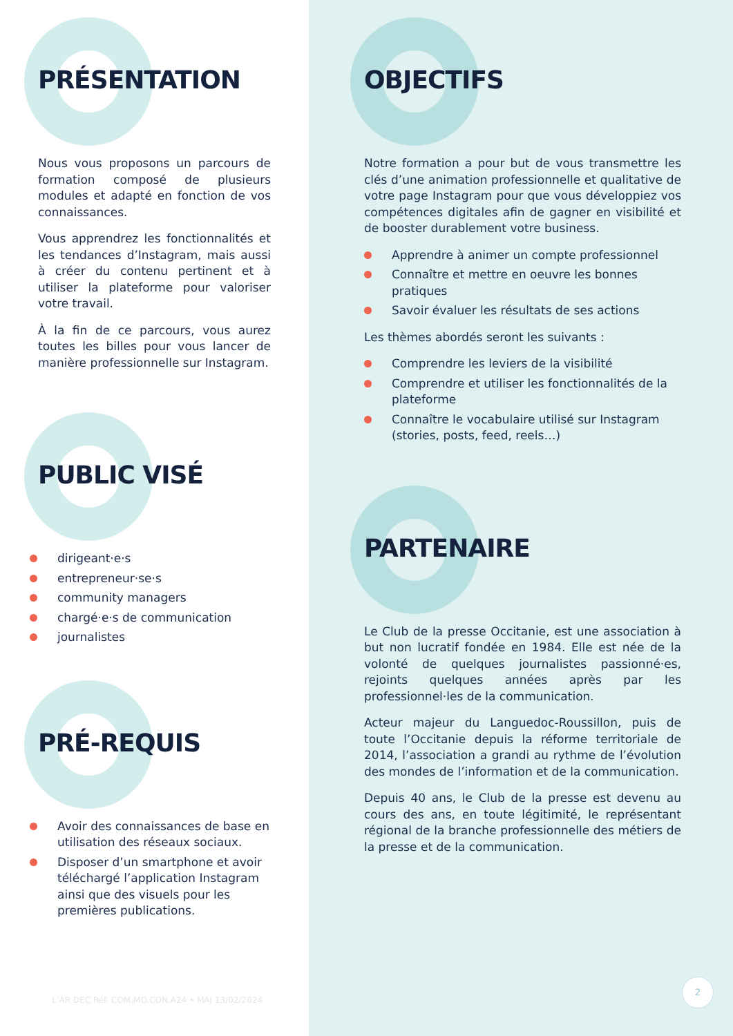PRÉSENTATION
Nous vous proposons un parcours de formation composé de plusieurs modules et adapté en fonction de vos connaissances.
Vous apprendrez les fonctionnalités et les tendances d’Instagram, mais aussi à créer du contenu pertinent et à utiliser la plateforme pour valoriser votre travail.
À la fin de ce parcours, vous aurez toutes les billes pour vous lancer de manière professionnelle sur Instagram.
PUBLIC VISÉ
dirigeant·e·s
entrepreneur·se·s
community managers
chargé·e·s de communication
journalistes
PRÉ-REQUIS
Avoir des connaissances de base en utilisation des réseaux sociaux.
Disposer d’un smartphone et avoir téléchargé l’application Instagram ainsi que des visuels pour les premières publications.
L’AR DEC Réf. COM.MO.CON.A24 • MAJ 13/02/2024
OBJECTIFS
Notre formation a pour but de vous transmettre les clés d’une animation professionnelle et qualitative de votre page Instagram pour que vous développiez vos compétences digitales afin de gagner en visibilité et de booster durablement votre business.
Apprendre à animer un compte professionnel
Connaître et mettre en oeuvre les bonnes pratiques
Savoir évaluer les résultats de ses actions
Les thèmes abordés seront les suivants :
Comprendre les leviers de la visibilité
Comprendre et utiliser les fonctionnalités de la plateforme
Connaître le vocabulaire utilisé sur Instagram (stories, posts, feed, reels…)
PARTENAIRE
Le Club de la presse Occitanie, est une association à but non lucratif fondée en 1984. Elle est née de la volonté de quelques journalistes passionné·es, rejoints quelques années après par les professionnel·les de la communication.
Acteur majeur du Languedoc-Roussillon, puis de toute l’Occitanie depuis la réforme territoriale de 2014, l’association a grandi au rythme de l’évolution des mondes de l’information et de la communication.
Depuis 40 ans, le Club de la presse est devenu au cours des ans, en toute légitimité, le représentant régional de la branche professionnelle des métiers de la presse et de la communication.
2